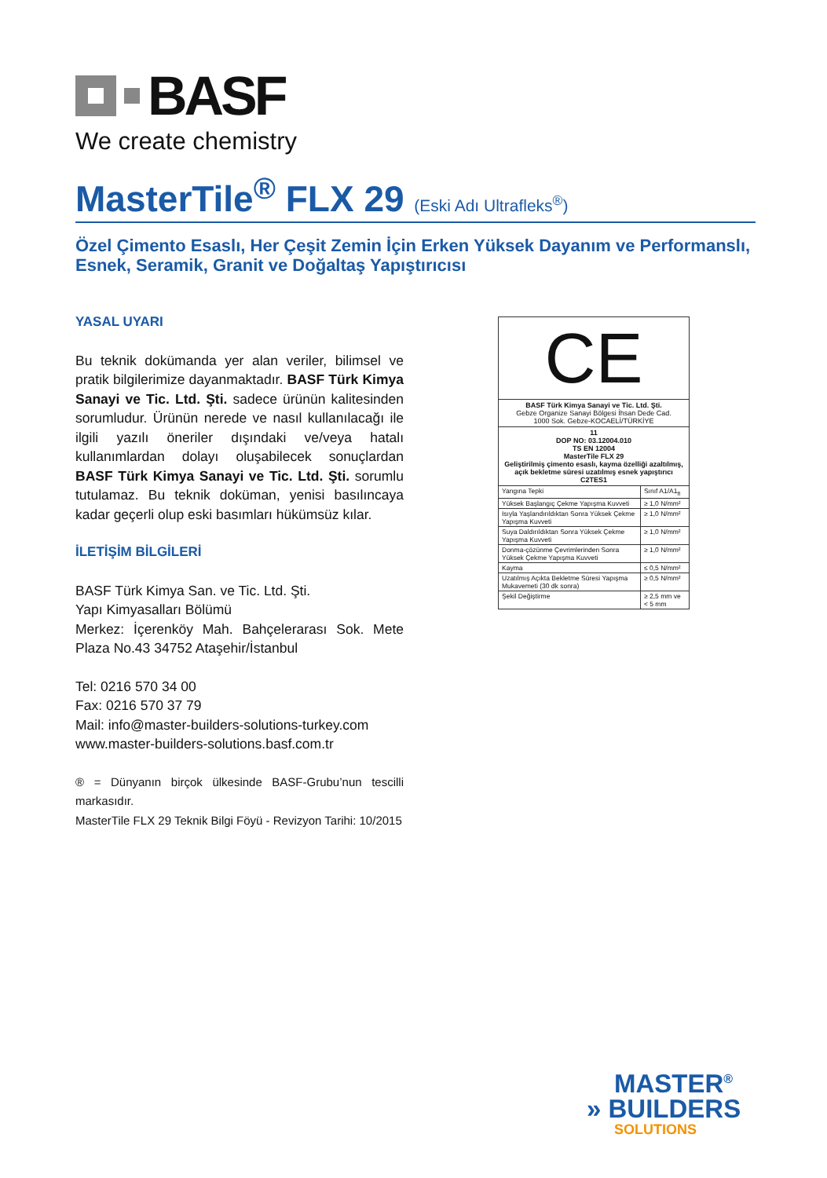BASF
We create chemistry
MasterTile<sup>®</sup> FLX 29 (Eski Adı Ultrafleks<sup>®</sup>)
Özel Çimento Esaslı, Her Çeşit Zemin İçin Erken Yüksek Dayanım ve Performanslı,
Esnek, Seramik, Granit ve Doğaltaş Yapıştırıcısı
YASAL UYARI
Bu teknik dokümanda yer alan veriler, bilimsel ve pratik bilgilerimize dayanmaktadır. BASF Türk Kimya Sanayi ve Tic. Ltd. Şti. sadece ürünün kalitesinden sorumludur. Ürünün nerede ve nasıl kullanılacağı ile ilgili yazılı öneriler dışındaki ve/veya hatalı kullanımlardan dolayı oluşabilecek sonuçlardan BASF Türk Kimya Sanayi ve Tic. Ltd. Şti. sorumlu tutulamaz. Bu teknik doküman, yenisi basılıncaya kadar geçerli olup eski basımları hükümsüz kılar.
İLETİŞİM BİLGİLERİ
BASF Türk Kimya San. ve Tic. Ltd. Şti.
Yapı Kimyasalları Bölümü
Merkez: İçerenköy Mah. Bahçelerarası Sok. Mete Plaza No.43 34752 Ataşehir/İstanbul
Tel: 0216 570 34 00
Fax: 0216 570 37 79
Mail: info@master-builders-solutions-turkey.com
www.master-builders-solutions.basf.com.tr
® = Dünyanın birçok ülkesinde BASF-Grubu’nun tescilli markasıdır.
MasterTile FLX 29 Teknik Bilgi Föyü - Revizyon Tarihi: 10/2015
CE
BASF Türk Kimya Sanayi ve Tic. Ltd. Şti.
Gebze Organize Sanayi Bölgesi İhsan Dede Cad.
1000 Sok. Gebze-KOCAELİ/TÜRKİYE
11
DOP NO: 03.12004.010
TS EN 12004
MasterTile FLX 29
Geliştirilmiş çimento esaslı, kayma özelliği azaltılmış, açık bekletme süresi uzatılmış esnek yapıştırıcı
C2TES1
| Yangına Tepki | Sınıf A1/A1<sub>fl</sub> |
| Yüksek Başlangıç Çekme Yapışma Kuvveti | ≥ 1,0 N/mm² |
| Isıyla Yaşlandırıldıktan Sonra Yüksek Çekme Yapışma Kuvveti | ≥ 1,0 N/mm² |
| Suya Daldırıldıktan Sonra Yüksek Çekme Yapışma Kuvveti | ≥ 1,0 N/mm² |
| Donma-çözünme Çevrimlerinden Sonra Yüksek Çekme Yapışma Kuvveti | ≥ 1,0 N/mm² |
| Kayma | ≤ 0,5 N/mm² |
| Uzatılmış Açıkta Bekletme Süresi Yapışma Mukavemeti (30 dk sonra) | ≥ 0,5 N/mm² |
| Şekil Değiştirme | ≥ 2,5 mm ve < 5 mm |
MASTER<sup>®</sup>
» BUILDERS
SOLUTIONS